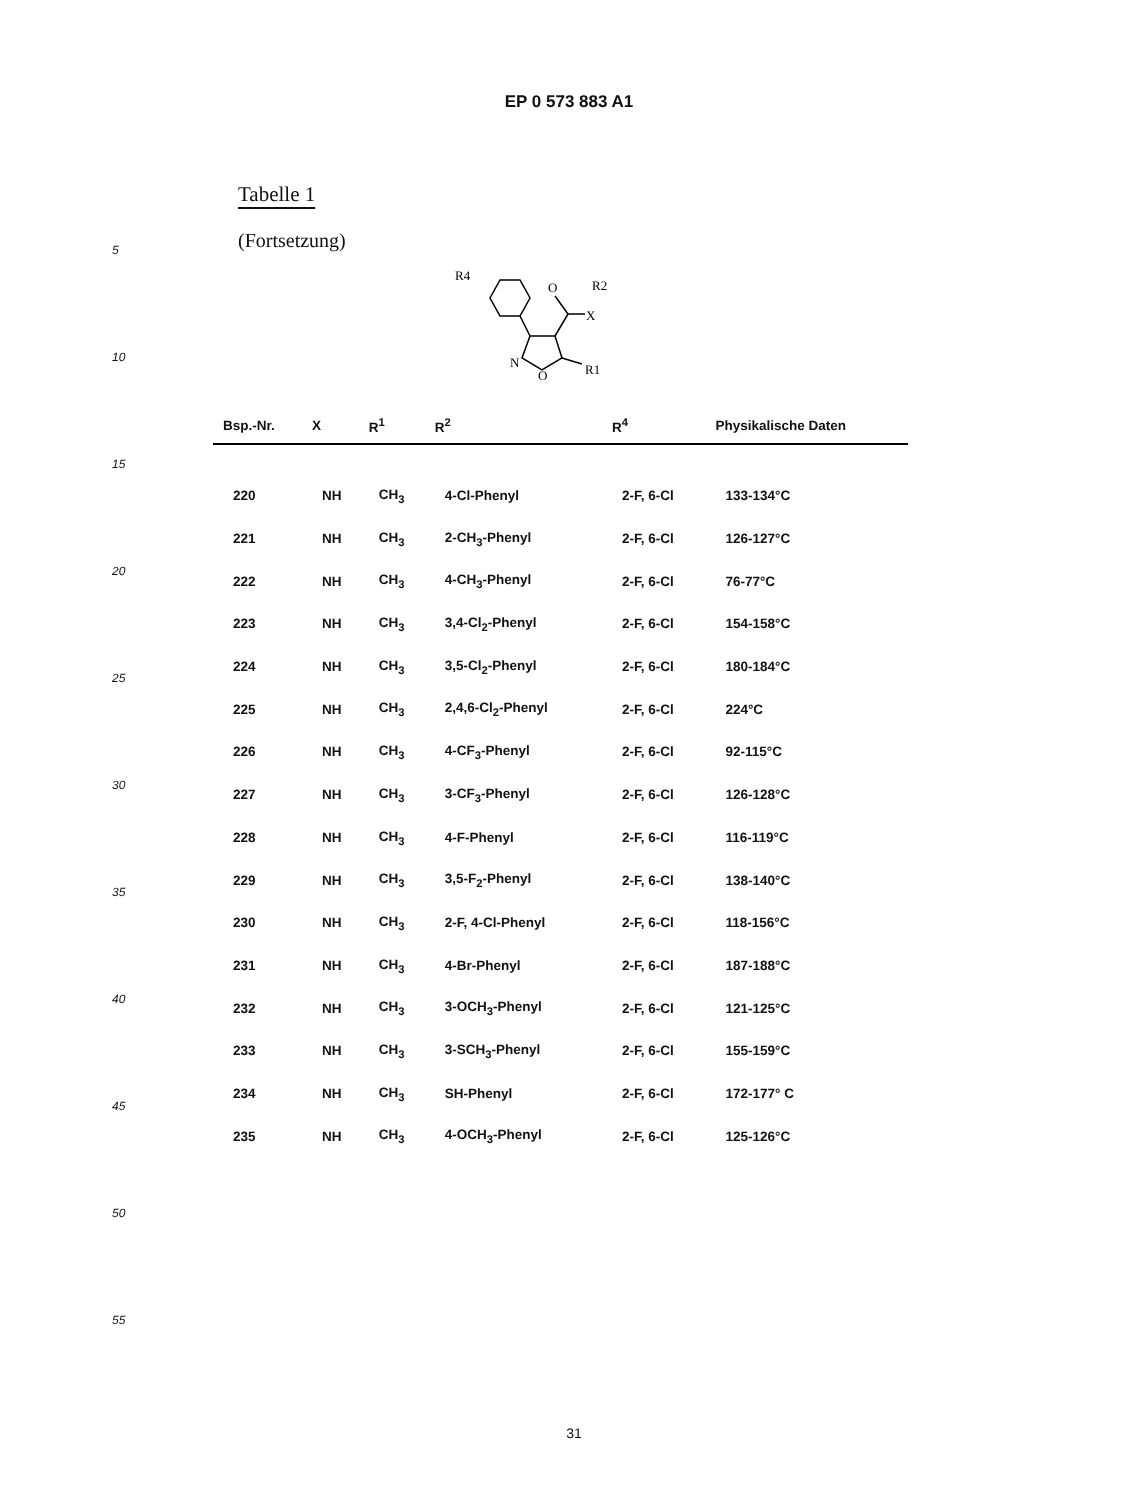EP 0 573 883 A1
5
10
15
20
25
30
35
40
45
50
55
Tabelle 1
(Fortsetzung)
R4
O
X
R2
N
O
R1
| Bsp.-Nr. | X | R<sup>1</sup> | R<sup>2</sup> | R<sup>4</sup> | Physikalische Daten |
| --- | --- | --- | --- | --- | --- |
| 220 | NH | CH<sub>3</sub> | 4-Cl-Phenyl | 2-F, 6-Cl | 133-134°C |
| 221 | NH | CH<sub>3</sub> | 2-CH<sub>3</sub>-Phenyl | 2-F, 6-Cl | 126-127°C |
| 222 | NH | CH<sub>3</sub> | 4-CH<sub>3</sub>-Phenyl | 2-F, 6-Cl | 76-77°C |
| 223 | NH | CH<sub>3</sub> | 3,4-Cl<sub>2</sub>-Phenyl | 2-F, 6-Cl | 154-158°C |
| 224 | NH | CH<sub>3</sub> | 3,5-Cl<sub>2</sub>-Phenyl | 2-F, 6-Cl | 180-184°C |
| 225 | NH | CH<sub>3</sub> | 2,4,6-Cl<sub>2</sub>-Phenyl | 2-F, 6-Cl | 224°C |
| 226 | NH | CH<sub>3</sub> | 4-CF<sub>3</sub>-Phenyl | 2-F, 6-Cl | 92-115°C |
| 227 | NH | CH<sub>3</sub> | 3-CF<sub>3</sub>-Phenyl | 2-F, 6-Cl | 126-128°C |
| 228 | NH | CH<sub>3</sub> | 4-F-Phenyl | 2-F, 6-Cl | 116-119°C |
| 229 | NH | CH<sub>3</sub> | 3,5-F<sub>2</sub>-Phenyl | 2-F, 6-Cl | 138-140°C |
| 230 | NH | CH<sub>3</sub> | 2-F, 4-Cl-Phenyl | 2-F, 6-Cl | 118-156°C |
| 231 | NH | CH<sub>3</sub> | 4-Br-Phenyl | 2-F, 6-Cl | 187-188°C |
| 232 | NH | CH<sub>3</sub> | 3-OCH<sub>3</sub>-Phenyl | 2-F, 6-Cl | 121-125°C |
| 233 | NH | CH<sub>3</sub> | 3-SCH<sub>3</sub>-Phenyl | 2-F, 6-Cl | 155-159°C |
| 234 | NH | CH<sub>3</sub> | SH-Phenyl | 2-F, 6-Cl | 172-177° C |
| 235 | NH | CH<sub>3</sub> | 4-OCH<sub>3</sub>-Phenyl | 2-F, 6-Cl | 125-126°C |
31